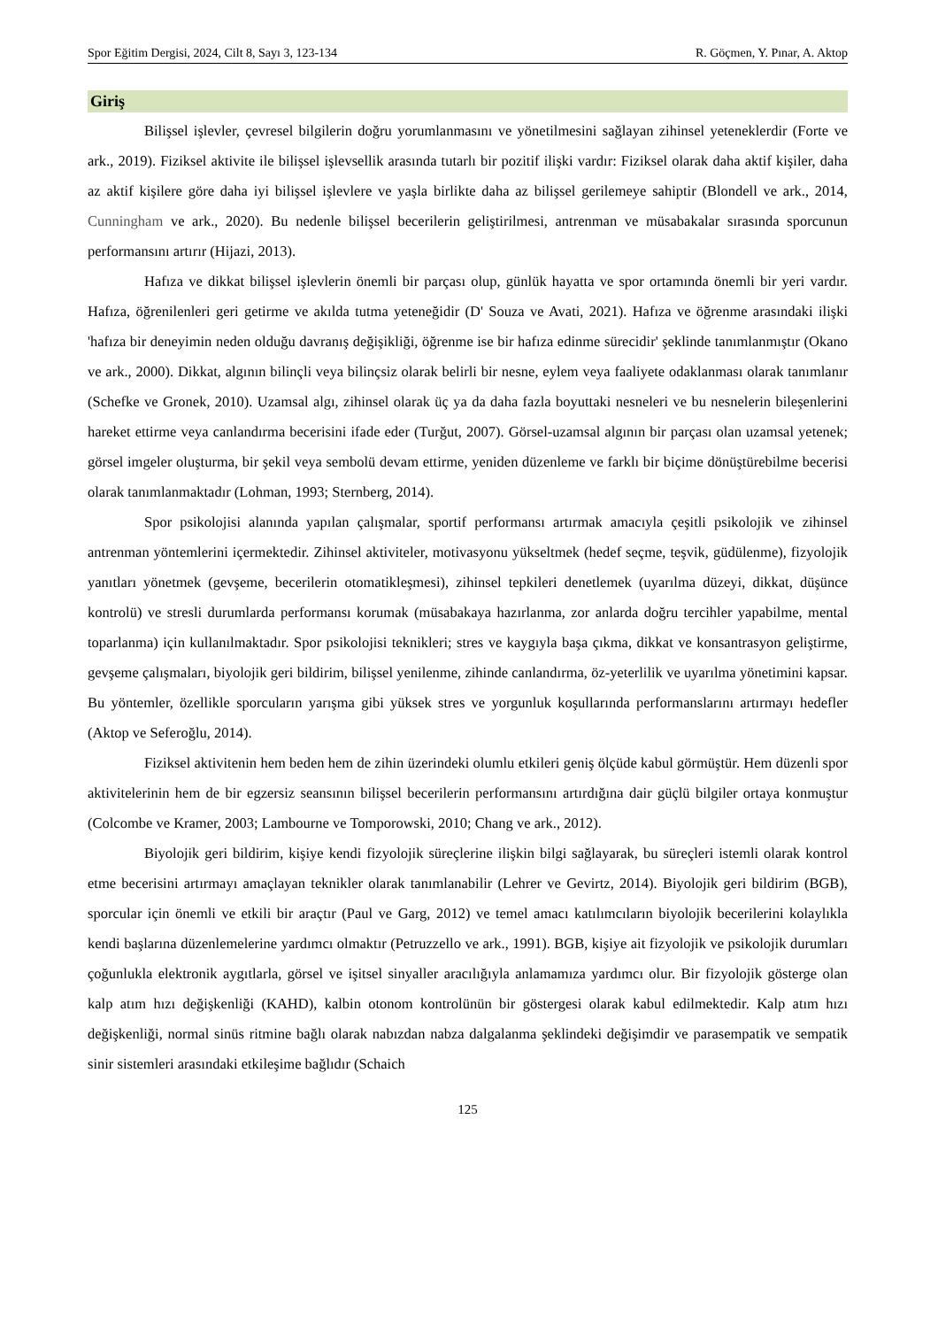Spor Eğitim Dergisi, 2024, Cilt 8, Sayı 3, 123-134 R. Göçmen, Y. Pınar, A. Aktop
Giriş
Bilişsel işlevler, çevresel bilgilerin doğru yorumlanmasını ve yönetilmesini sağlayan zihinsel yeteneklerdir (Forte ve ark., 2019). Fiziksel aktivite ile bilişsel işlevsellik arasında tutarlı bir pozitif ilişki vardır: Fiziksel olarak daha aktif kişiler, daha az aktif kişilere göre daha iyi bilişsel işlevlere ve yaşla birlikte daha az bilişsel gerilemeye sahiptir (Blondell ve ark., 2014, Cunningham ve ark., 2020). Bu nedenle bilişsel becerilerin geliştirilmesi, antrenman ve müsabakalar sırasında sporcunun performansını artırır (Hijazi, 2013).
Hafıza ve dikkat bilişsel işlevlerin önemli bir parçası olup, günlük hayatta ve spor ortamında önemli bir yeri vardır. Hafıza, öğrenilenleri geri getirme ve akılda tutma yeteneğidir (D' Souza ve Avati, 2021). Hafıza ve öğrenme arasındaki ilişki 'hafıza bir deneyimin neden olduğu davranış değişikliği, öğrenme ise bir hafıza edinme sürecidir' şeklinde tanımlanmıştır (Okano ve ark., 2000). Dikkat, algının bilinçli veya bilinçsiz olarak belirli bir nesne, eylem veya faaliyete odaklanması olarak tanımlanır (Schefke ve Gronek, 2010). Uzamsal algı, zihinsel olarak üç ya da daha fazla boyuttaki nesneleri ve bu nesnelerin bileşenlerini hareket ettirme veya canlandırma becerisini ifade eder (Turğut, 2007). Görsel-uzamsal algının bir parçası olan uzamsal yetenek; görsel imgeler oluşturma, bir şekil veya sembolü devam ettirme, yeniden düzenleme ve farklı bir biçime dönüştürebilme becerisi olarak tanımlanmaktadır (Lohman, 1993; Sternberg, 2014).
Spor psikolojisi alanında yapılan çalışmalar, sportif performansı artırmak amacıyla çeşitli psikolojik ve zihinsel antrenman yöntemlerini içermektedir. Zihinsel aktiviteler, motivasyonu yükseltmek (hedef seçme, teşvik, güdülenme), fizyolojik yanıtları yönetmek (gevşeme, becerilerin otomatikleşmesi), zihinsel tepkileri denetlemek (uyarılma düzeyi, dikkat, düşünce kontrolü) ve stresli durumlarda performansı korumak (müsabakaya hazırlanma, zor anlarda doğru tercihler yapabilme, mental toparlanma) için kullanılmaktadır. Spor psikolojisi teknikleri; stres ve kaygıyla başa çıkma, dikkat ve konsantrasyon geliştirme, gevşeme çalışmaları, biyolojik geri bildirim, bilişsel yenilenme, zihinde canlandırma, öz-yeterlilik ve uyarılma yönetimini kapsar. Bu yöntemler, özellikle sporcuların yarışma gibi yüksek stres ve yorgunluk koşullarında performanslarını artırmayı hedefler (Aktop ve Seferoğlu, 2014).
Fiziksel aktivitenin hem beden hem de zihin üzerindeki olumlu etkileri geniş ölçüde kabul görmüştür. Hem düzenli spor aktivitelerinin hem de bir egzersiz seansının bilişsel becerilerin performansını artırdığına dair güçlü bilgiler ortaya konmuştur (Colcombe ve Kramer, 2003; Lambourne ve Tomporowski, 2010; Chang ve ark., 2012).
Biyolojik geri bildirim, kişiye kendi fizyolojik süreçlerine ilişkin bilgi sağlayarak, bu süreçleri istemli olarak kontrol etme becerisini artırmayı amaçlayan teknikler olarak tanımlanabilir (Lehrer ve Gevirtz, 2014). Biyolojik geri bildirim (BGB), sporcular için önemli ve etkili bir araçtır (Paul ve Garg, 2012) ve temel amacı katılımcıların biyolojik becerilerini kolaylıkla kendi başlarına düzenlemelerine yardımcı olmaktır (Petruzzello ve ark., 1991). BGB, kişiye ait fizyolojik ve psikolojik durumları çoğunlukla elektronik aygıtlarla, görsel ve işitsel sinyaller aracılığıyla anlamamıza yardımcı olur. Bir fizyolojik gösterge olan kalp atım hızı değişkenliği (KAHD), kalbin otonom kontrolünün bir göstergesi olarak kabul edilmektedir. Kalp atım hızı değişkenliği, normal sinüs ritmine bağlı olarak nabızdan nabza dalgalanma şeklindeki değişimdir ve parasempatik ve sempatik sinir sistemleri arasındaki etkileşime bağlıdır (Schaich
125